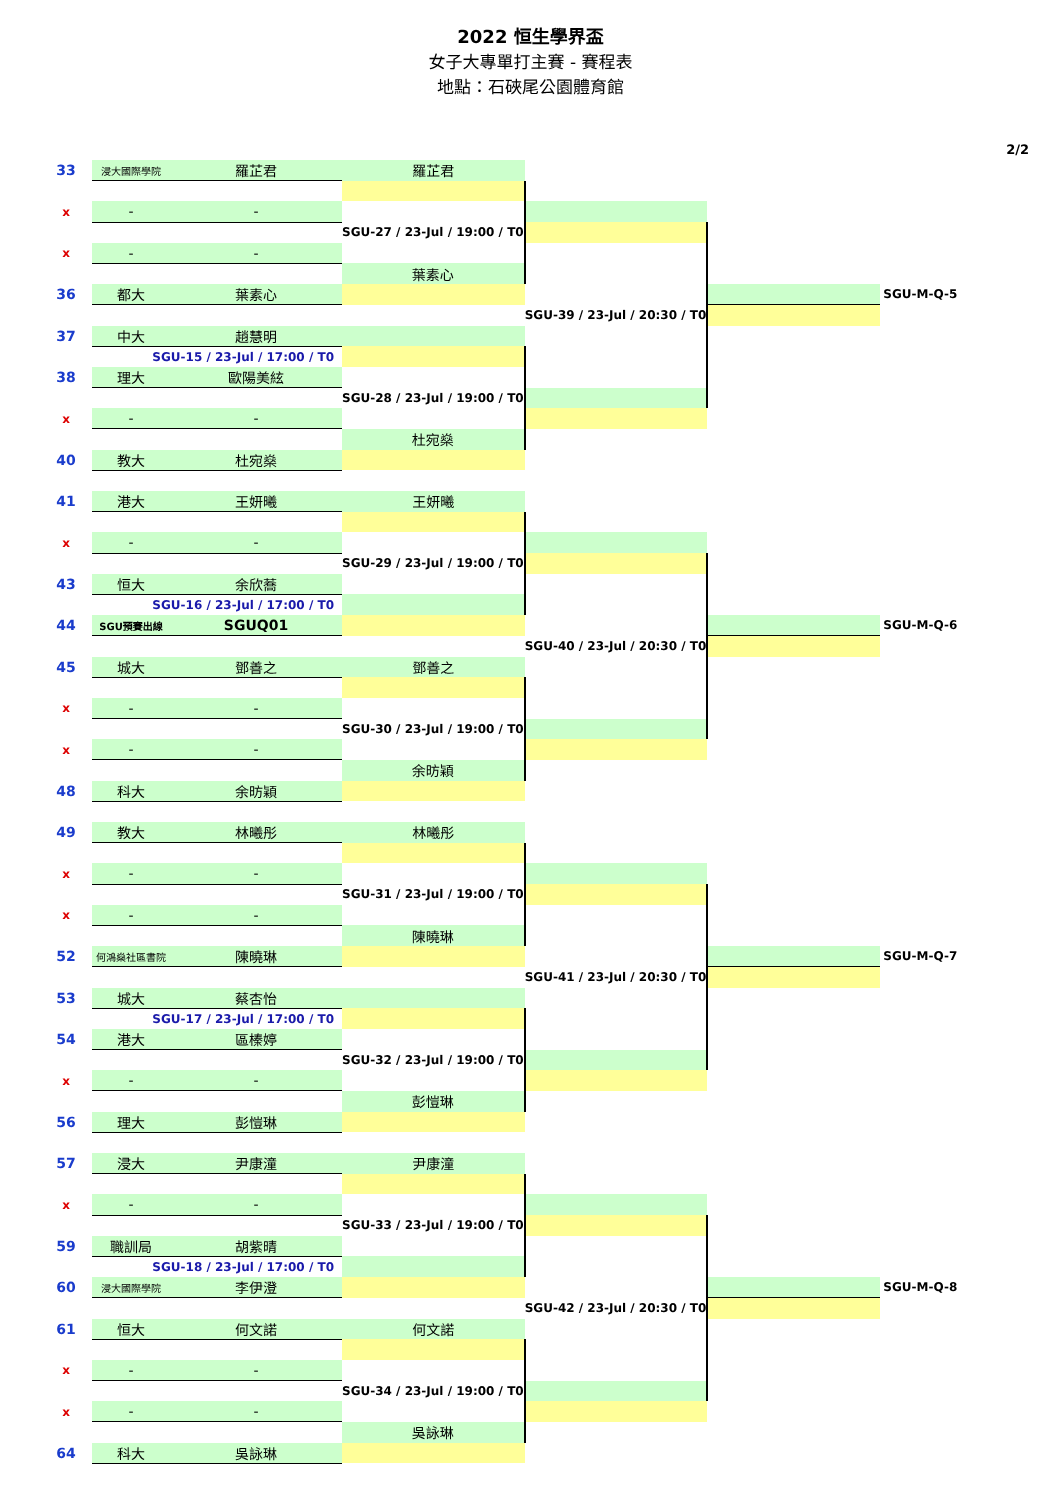2022 恒生學界盃
女子大專單打主賽 - 賽程表
地點：石硤尾公園體育館
2/2
| 33 | 浸大國際學院 | 羅芷君 | 羅芷君 | | | |
| x | - | - | | | | |
| | | | SGU-27 / 23-Jul / 19:00 / T0 | | | |
| x | - | - | | | | |
| | | | 葉素心 | | | |
| 36 | 都大 | 葉素心 | | | | SGU-M-Q-5 |
| | | | | SGU-39 / 23-Jul / 20:30 / T0 | | |
| 37 | 中大 | 趙慧明 | | | | |
| | SGU-15 / 23-Jul / 17:00 / T0 | | | | | |
| 38 | 理大 | 歐陽美絃 | | | | |
| | | | SGU-28 / 23-Jul / 19:00 / T0 | | | |
| x | - | - | | | | |
| | | | 杜宛燊 | | | |
| 40 | 教大 | 杜宛燊 | | | | |
| 41 | 港大 | 王妍曦 | 王妍曦 | | | |
| x | - | - | | | | |
| | | | SGU-29 / 23-Jul / 19:00 / T0 | | | |
| 43 | 恒大 | 余欣蕎 | | | | |
| | SGU-16 / 23-Jul / 17:00 / T0 | | | | | |
| 44 | SGU預賽出線 | SGUQ01 | | | | SGU-M-Q-6 |
| | | | | SGU-40 / 23-Jul / 20:30 / T0 | | |
| 45 | 城大 | 鄧善之 | 鄧善之 | | | |
| x | - | - | | | | |
| | | | SGU-30 / 23-Jul / 19:00 / T0 | | | |
| x | - | - | | | | |
| | | | 余昉穎 | | | |
| 48 | 科大 | 余昉穎 | | | | |
| 49 | 教大 | 林曦彤 | 林曦彤 | | | |
| x | - | - | | | | |
| | | | SGU-31 / 23-Jul / 19:00 / T0 | | | |
| x | - | - | | | | |
| | | | 陳曉琳 | | | |
| 52 | 何鴻燊社區書院 | 陳曉琳 | | | | SGU-M-Q-7 |
| | | | | SGU-41 / 23-Jul / 20:30 / T0 | | |
| 53 | 城大 | 蔡杏怡 | | | | |
| | SGU-17 / 23-Jul / 17:00 / T0 | | | | | |
| 54 | 港大 | 區榛婷 | | | | |
| | | | SGU-32 / 23-Jul / 19:00 / T0 | | | |
| x | - | - | | | | |
| | | | 彭愷琳 | | | |
| 56 | 理大 | 彭愷琳 | | | | |
| 57 | 浸大 | 尹康潼 | 尹康潼 | | | |
| x | - | - | | | | |
| | | | SGU-33 / 23-Jul / 19:00 / T0 | | | |
| 59 | 職訓局 | 胡紫晴 | | | | |
| | SGU-18 / 23-Jul / 17:00 / T0 | | | | | |
| 60 | 浸大國際學院 | 李伊澄 | | | | SGU-M-Q-8 |
| | | | | SGU-42 / 23-Jul / 20:30 / T0 | | |
| 61 | 恒大 | 何文諾 | 何文諾 | | | |
| x | - | - | | | | |
| | | | SGU-34 / 23-Jul / 19:00 / T0 | | | |
| x | - | - | | | | |
| | | | 吳詠琳 | | | |
| 64 | 科大 | 吳詠琳 | | | | |